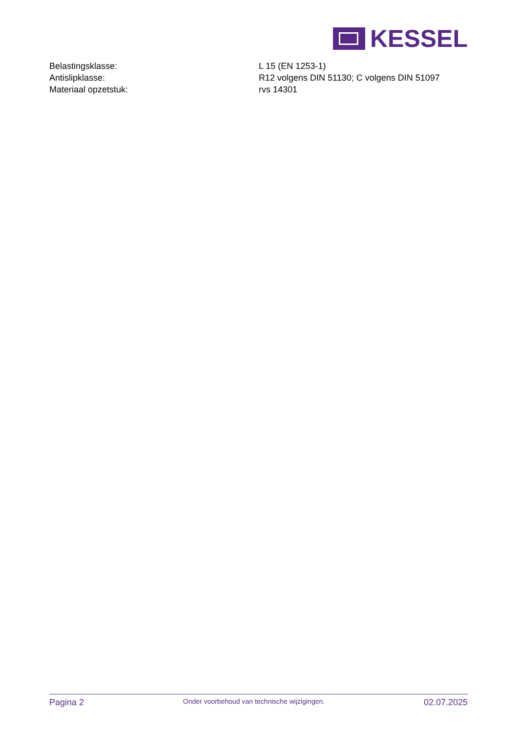KESSEL
| Belastingsklasse: | L 15 (EN 1253-1) |
| Antislipklasse: | R12 volgens DIN 51130; C volgens DIN 51097 |
| Materiaal opzetstuk: | rvs 14301 |
Pagina 2 Onder voorbehoud van technische wijzigingen. 02.07.2025